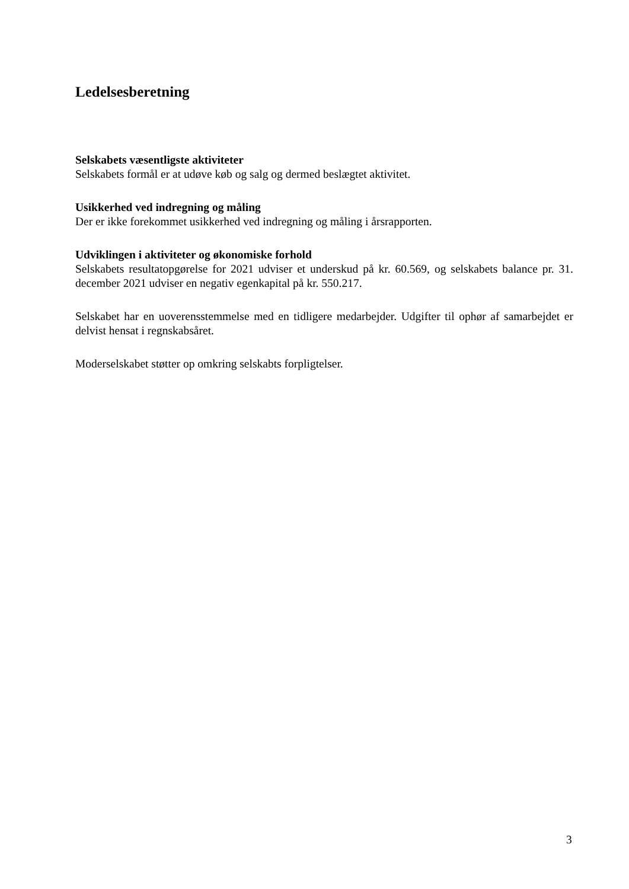Ledelsesberetning
Selskabets væsentligste aktiviteter
Selskabets formål er at udøve køb og salg og dermed beslægtet aktivitet.
Usikkerhed ved indregning og måling
Der er ikke forekommet usikkerhed ved indregning og måling i årsrapporten.
Udviklingen i aktiviteter og økonomiske forhold
Selskabets resultatopgørelse for 2021 udviser et underskud på kr. 60.569, og selskabets balance pr. 31. december 2021 udviser en negativ egenkapital på kr. 550.217.
Selskabet har en uoverensstemmelse med en tidligere medarbejder. Udgifter til ophør af samarbejdet er delvist hensat i regnskabsåret.
Moderselskabet støtter op omkring selskabts forpligtelser.
3